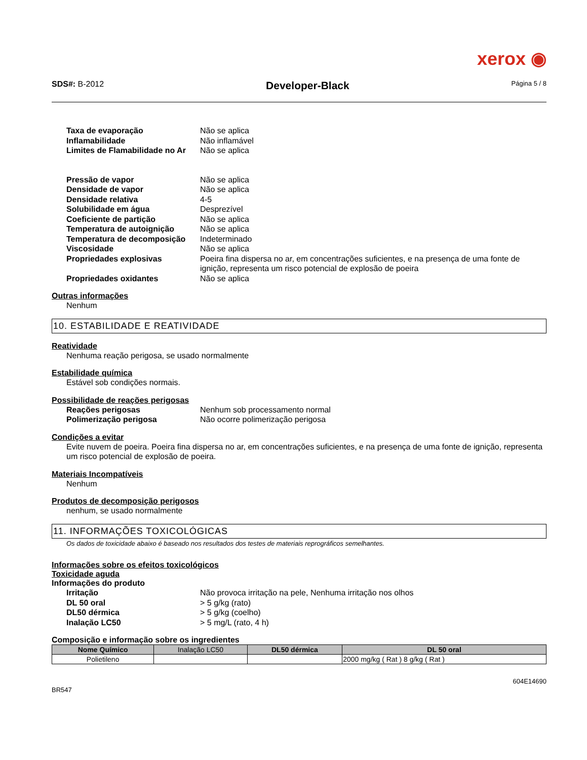xerox ◉
SDS#: B-2012 Developer-Black Página 5 / 8
Taxa de evaporação
Não se aplica
Inflamabilidade
Não inflamável
Limites de Flamabilidade no Ar
Não se aplica
Pressão de vapor
Não se aplica
Densidade de vapor
Não se aplica
Densidade relativa
4-5
Solubilidade em água
Desprezível
Coeficiente de partição
Não se aplica
Temperatura de autoignição
Não se aplica
Temperatura de decomposição
Indeterminado
Viscosidade
Não se aplica
Propriedades explosivas
Poeira fina dispersa no ar, em concentrações suficientes, e na presença de uma fonte de ignição, representa um risco potencial de explosão de poeira
Propriedades oxidantes
Não se aplica
Outras informações
Nenhum
10. ESTABILIDADE E REATIVIDADE
Reatividade
Nenhuma reação perigosa, se usado normalmente
Estabilidade química
Estável sob condições normais.
Possibilidade de reações perigosas
Reações perigosas
Nenhum sob processamento normal
Polimerização perigosa
Não ocorre polimerização perigosa
Condições a evitar
Evite nuvem de poeira. Poeira fina dispersa no ar, em concentrações suficientes, e na presença de uma fonte de ignição, representa um risco potencial de explosão de poeira.
Materiais Incompatíveis
Nenhum
Produtos de decomposição perigosos
nenhum, se usado normalmente
11. INFORMAÇÕES TOXICOLÓGICAS
Os dados de toxicidade abaixo é baseado nos resultados dos testes de materiais reprográficos semelhantes.
Informações sobre os efeitos toxicológicos
Toxicidade aguda
Informações do produto
Irritação
Não provoca irritação na pele, Nenhuma irritação nos olhos
DL 50 oral
> 5 g/kg (rato)
DL50 dérmica
> 5 g/kg (coelho)
Inalação LC50
> 5 mg/L (rato, 4 h)
Composição e informação sobre os ingredientes
| Nome Químico | Inalação LC50 | DL50 dérmica | DL 50 oral |
| --- | --- | --- | --- |
| Polietileno | | | 2000 mg/kg ( Rat ) 8 g/kg ( Rat ) |
604E14690
BR547